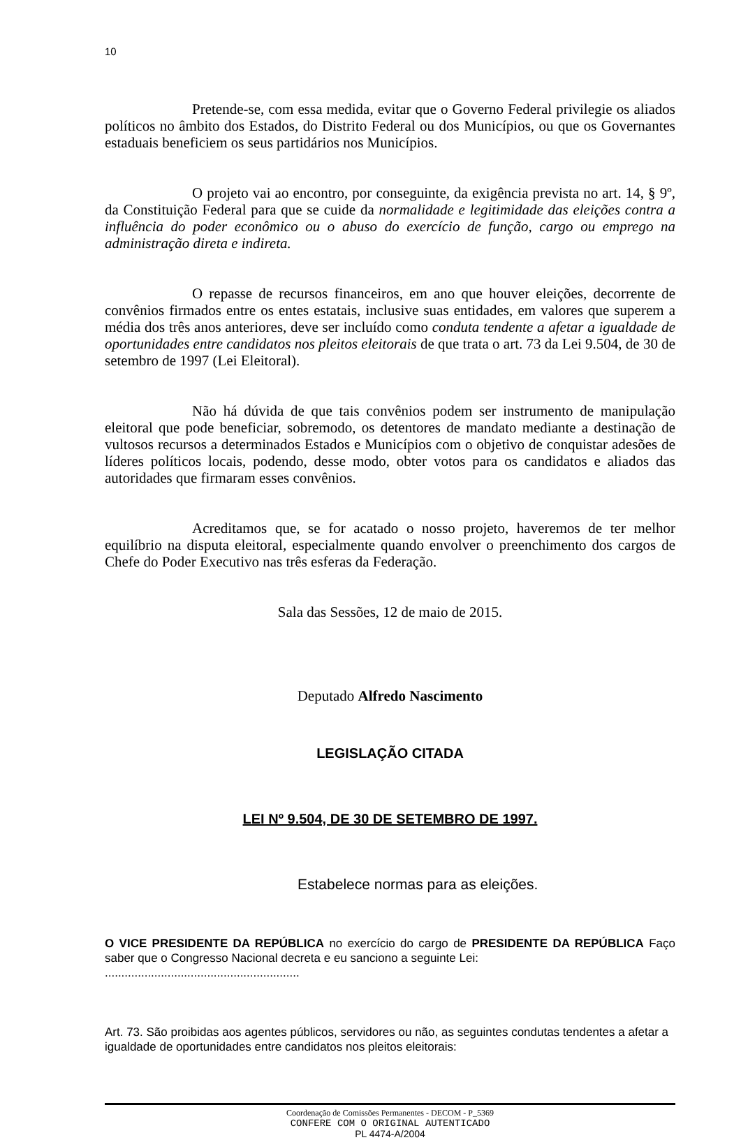10
Pretende-se, com essa medida, evitar que o Governo Federal privilegie os aliados políticos no âmbito dos Estados, do Distrito Federal ou dos Municípios, ou que os Governantes estaduais beneficiem os seus partidários nos Municípios.
O projeto vai ao encontro, por conseguinte, da exigência prevista no art. 14, § 9º, da Constituição Federal para que se cuide da normalidade e legitimidade das eleições contra a influência do poder econômico ou o abuso do exercício de função, cargo ou emprego na administração direta e indireta.
O repasse de recursos financeiros, em ano que houver eleições, decorrente de convênios firmados entre os entes estatais, inclusive suas entidades, em valores que superem a média dos três anos anteriores, deve ser incluído como conduta tendente a afetar a igualdade de oportunidades entre candidatos nos pleitos eleitorais de que trata o art. 73 da Lei 9.504, de 30 de setembro de 1997 (Lei Eleitoral).
Não há dúvida de que tais convênios podem ser instrumento de manipulação eleitoral que pode beneficiar, sobremodo, os detentores de mandato mediante a destinação de vultosos recursos a determinados Estados e Municípios com o objetivo de conquistar adesões de líderes políticos locais, podendo, desse modo, obter votos para os candidatos e aliados das autoridades que firmaram esses convênios.
Acreditamos que, se for acatado o nosso projeto, haveremos de ter melhor equilíbrio na disputa eleitoral, especialmente quando envolver o preenchimento dos cargos de Chefe do Poder Executivo nas três esferas da Federação.
Sala das Sessões, 12 de maio de 2015.
Deputado Alfredo Nascimento
LEGISLAÇÃO CITADA
LEI Nº 9.504, DE 30 DE SETEMBRO DE 1997.
Estabelece normas para as eleições.
O VICE PRESIDENTE DA REPÚBLICA no exercício do cargo de PRESIDENTE DA REPÚBLICA Faço saber que o Congresso Nacional decreta e eu sanciono a seguinte Lei:
...........................................................
Art. 73. São proibidas aos agentes públicos, servidores ou não, as seguintes condutas tendentes a afetar a igualdade de oportunidades entre candidatos nos pleitos eleitorais:
Coordenação de Comissões Permanentes - DECOM - P_5369
CONFERE COM O ORIGINAL AUTENTICADO
PL 4474-A/2004